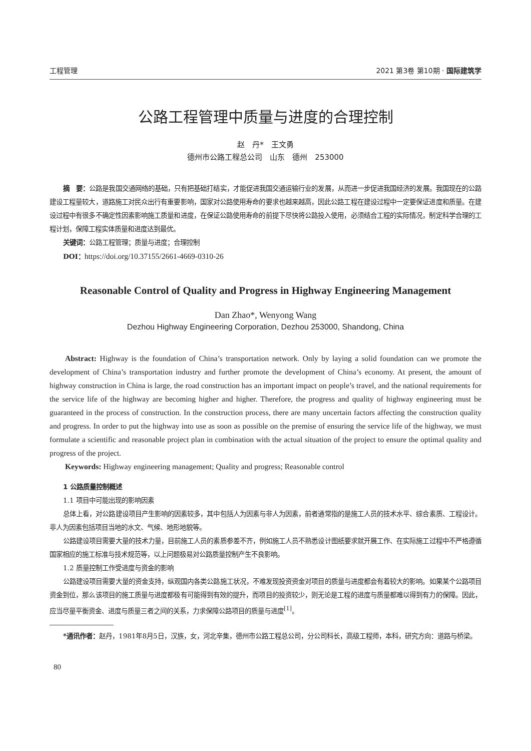工程管理 2021 第3卷 第10期 · 国际建筑学
公路工程管理中质量与进度的合理控制
赵　丹*　王文勇
德州市公路工程总公司　山东　德州　253000
摘　要：公路是我国交通网络的基础，只有把基础打结实，才能促进我国交通运输行业的发展，从而进一步促进我国经济的发展。我国现在的公路建设工程量较大，道路施工对民众出行有重要影响，国家对公路使用寿命的要求也越来越高，因此公路工程在建设过程中一定要保证进度和质量。在建设过程中有很多不确定性因素影响施工质量和进度，在保证公路使用寿命的前提下尽快将公路投入使用，必须结合工程的实际情况，制定科学合理的工程计划，保障工程实体质量和进度达到最优。
关键词：公路工程管理；质量与进度；合理控制
DOI：https://doi.org/10.37155/2661-4669-0310-26
Reasonable Control of Quality and Progress in Highway Engineering Management
Dan Zhao*, Wenyong Wang
Dezhou Highway Engineering Corporation, Dezhou 253000, Shandong, China
Abstract: Highway is the foundation of China’s transportation network. Only by laying a solid foundation can we promote the development of China’s transportation industry and further promote the development of China’s economy. At present, the amount of highway construction in China is large, the road construction has an important impact on people’s travel, and the national requirements for the service life of the highway are becoming higher and higher. Therefore, the progress and quality of highway engineering must be guaranteed in the process of construction. In the construction process, there are many uncertain factors affecting the construction quality and progress. In order to put the highway into use as soon as possible on the premise of ensuring the service life of the highway, we must formulate a scientific and reasonable project plan in combination with the actual situation of the project to ensure the optimal quality and progress of the project.
Keywords: Highway engineering management; Quality and progress; Reasonable control
1 公路质量控制概述
1.1 项目中可能出现的影响因素
总体上看，对公路建设项目产生影响的因素较多，其中包括人为因素与非人为因素，前者通常指的是施工人员的技术水平、综合素质、工程设计。非人为因素包括项目当地的水文、气候、地形地貌等。
公路建设项目需要大量的技术力量，目前施工人员的素质参差不齐，例如施工人员不熟悉设计图纸要求就开展工作、在实际施工过程中不严格遵循国家相应的施工标准与技术规范等，以上问题极易对公路质量控制产生不良影响。
1.2 质量控制工作受进度与资金的影响
公路建设项目需要大量的资金支持，纵观国内各类公路施工状况，不难发现投资资金对项目的质量与进度都会有着较大的影响。如果某个公路项目资金到位，那么该项目的施工质量与进度都极有可能得到有效的提升，而项目的投资较少，则无论是工程的进度与质量都难以得到有力的保障。因此，应当尽量平衡资金、进度与质量三者之间的关系，力求保障公路项目的质量与进度<sup>[1]</sup>。
*通讯作者：赵丹，1981年8月5日，汉族，女，河北辛集，德州市公路工程总公司，分公司科长，高级工程师，本科，研究方向：道路与桥梁。
80